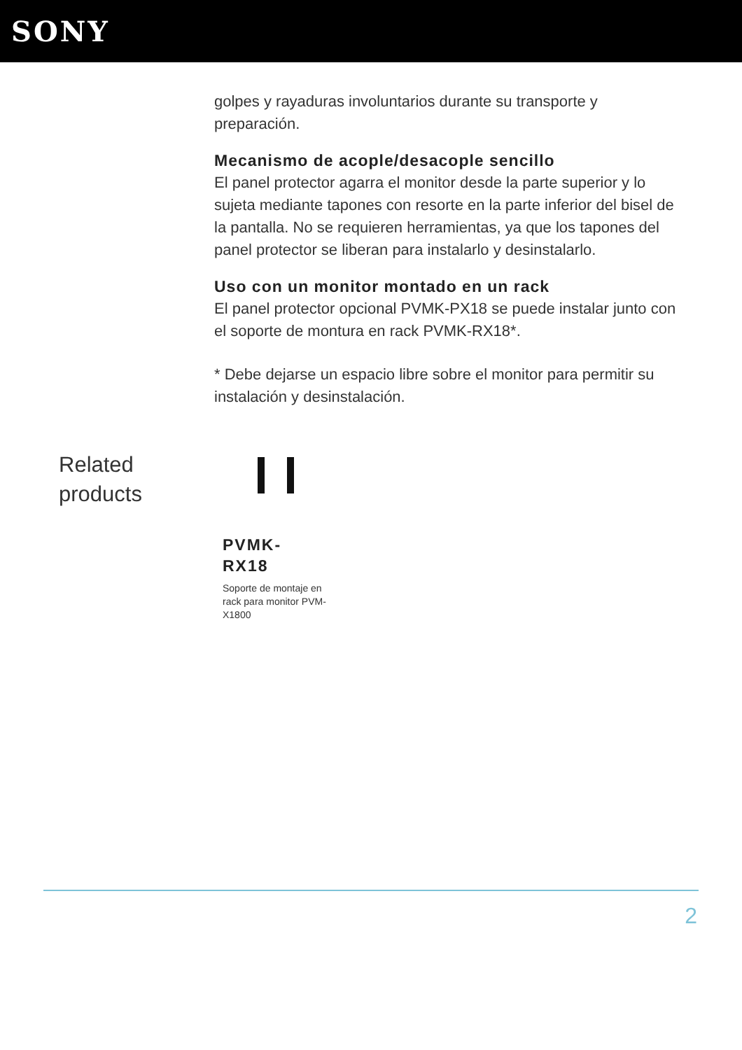SONY
golpes y rayaduras involuntarios durante su transporte y preparación.
Mecanismo de acople/desacople sencillo
El panel protector agarra el monitor desde la parte superior y lo sujeta mediante tapones con resorte en la parte inferior del bisel de la pantalla. No se requieren herramientas, ya que los tapones del panel protector se liberan para instalarlo y desinstalarlo.
Uso con un monitor montado en un rack
El panel protector opcional PVMK-PX18 se puede instalar junto con el soporte de montura en rack PVMK-RX18*.
* Debe dejarse un espacio libre sobre el monitor para permitir su instalación y desinstalación.
Related products
PVMK-
RX18
Soporte de montaje en rack para monitor PVM-X1800
2